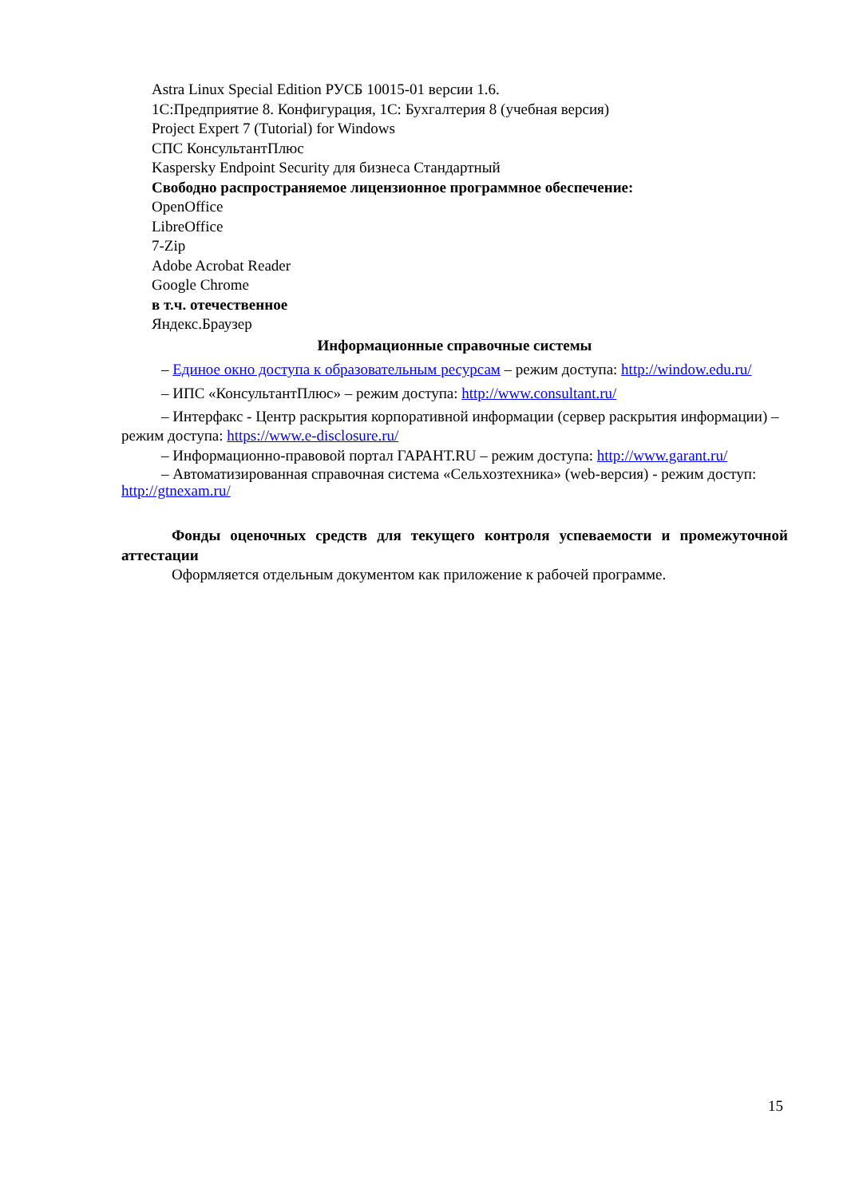Astra Linux Special Edition РУСБ 10015-01 версии 1.6.
1С:Предприятие 8. Конфигурация, 1С: Бухгалтерия 8 (учебная версия)
Project Expert 7 (Tutorial) for Windows
СПС КонсультантПлюс
Kaspersky Endpoint Security для бизнеса Стандартный
Свободно распространяемое лицензионное программное обеспечение:
OpenOffice
LibreOffice
7-Zip
Adobe Acrobat Reader
Google Chrome
в т.ч. отечественное
Яндекс.Браузер
Информационные справочные системы
– Единое окно доступа к образовательным ресурсам – режим доступа: http://window.edu.ru/
– ИПС «КонсультантПлюс» – режим доступа: http://www.consultant.ru/
– Интерфакс - Центр раскрытия корпоративной информации (сервер раскрытия информации) – режим доступа: https://www.e-disclosure.ru/
– Информационно-правовой портал ГАРАНТ.RU – режим доступа: http://www.garant.ru/
– Автоматизированная справочная система «Сельхозтехника» (web-версия) - режим доступ: http://gtnexam.ru/
Фонды оценочных средств для текущего контроля успеваемости и промежуточной аттестации
Оформляется отдельным документом как приложение к рабочей программе.
15